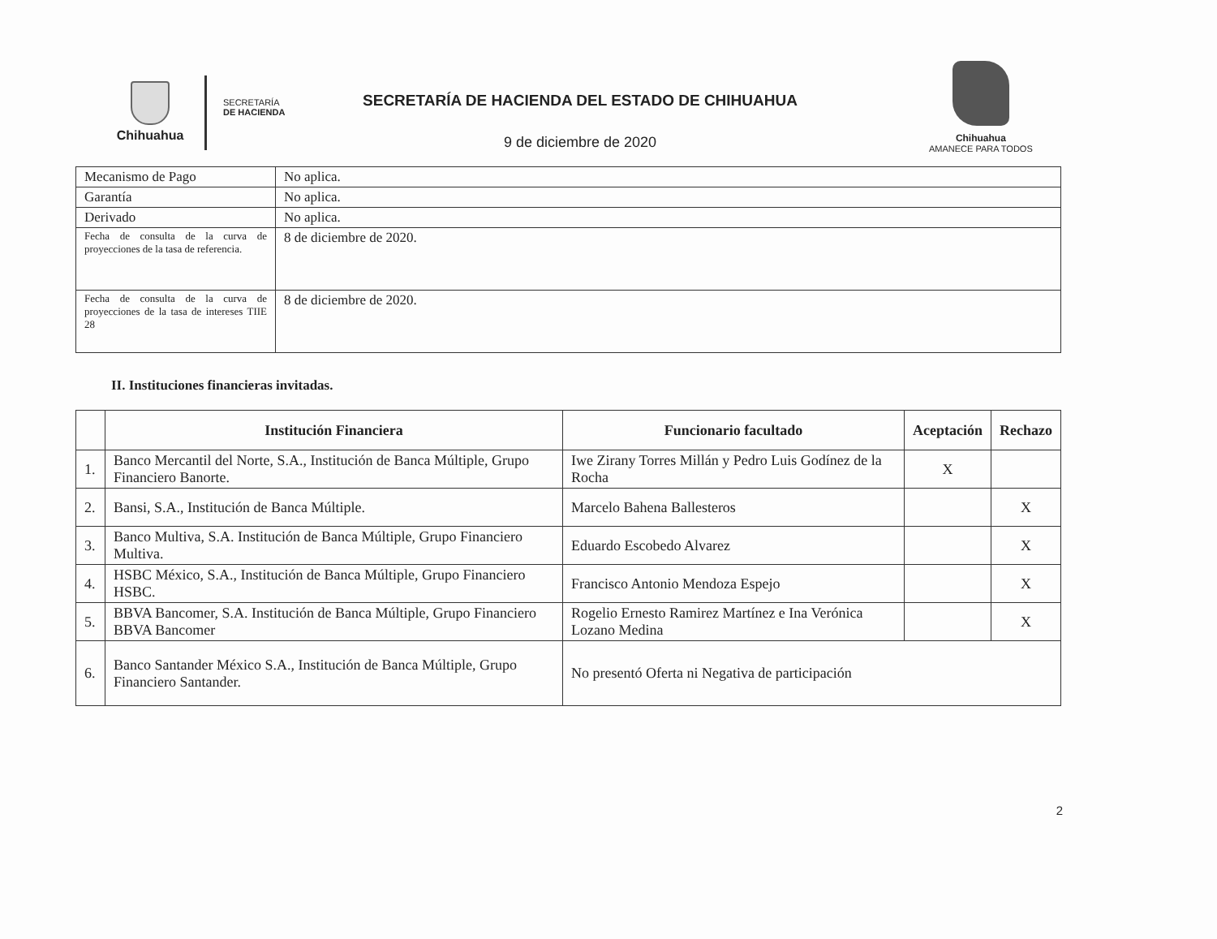Chihuahua
SECRETARÍA
DE HACIENDA
SECRETARÍA DE HACIENDA DEL ESTADO DE CHIHUAHUA
9 de diciembre de 2020
Chihuahua
AMANECE PARA TODOS
| Mecanismo de Pago | No aplica. |
| Garantía | No aplica. |
| Derivado | No aplica. |
| Fecha de consulta de la curva de proyecciones de la tasa de referencia. | 8 de diciembre de 2020. |
| Fecha de consulta de la curva de proyecciones de la tasa de intereses TIIE 28 | 8 de diciembre de 2020. |
II. Instituciones financieras invitadas.
| | Institución Financiera | Funcionario facultado | Aceptación | Rechazo |
| --- | --- | --- | --- | --- |
| 1. | Banco Mercantil del Norte, S.A., Institución de Banca Múltiple, Grupo Financiero Banorte. | Iwe Zirany Torres Millán y Pedro Luis Godínez de la Rocha | X | |
| 2. | Bansi, S.A., Institución de Banca Múltiple. | Marcelo Bahena Ballesteros | | X |
| 3. | Banco Multiva, S.A. Institución de Banca Múltiple, Grupo Financiero Multiva. | Eduardo Escobedo Alvarez | | X |
| 4. | HSBC México, S.A., Institución de Banca Múltiple, Grupo Financiero HSBC. | Francisco Antonio Mendoza Espejo | | X |
| 5. | BBVA Bancomer, S.A. Institución de Banca Múltiple, Grupo Financiero BBVA Bancomer | Rogelio Ernesto Ramirez Martínez e Ina Verónica Lozano Medina | | X |
| 6. | Banco Santander México S.A., Institución de Banca Múltiple, Grupo Financiero Santander. | No presentó Oferta ni Negativa de participación | | |
2